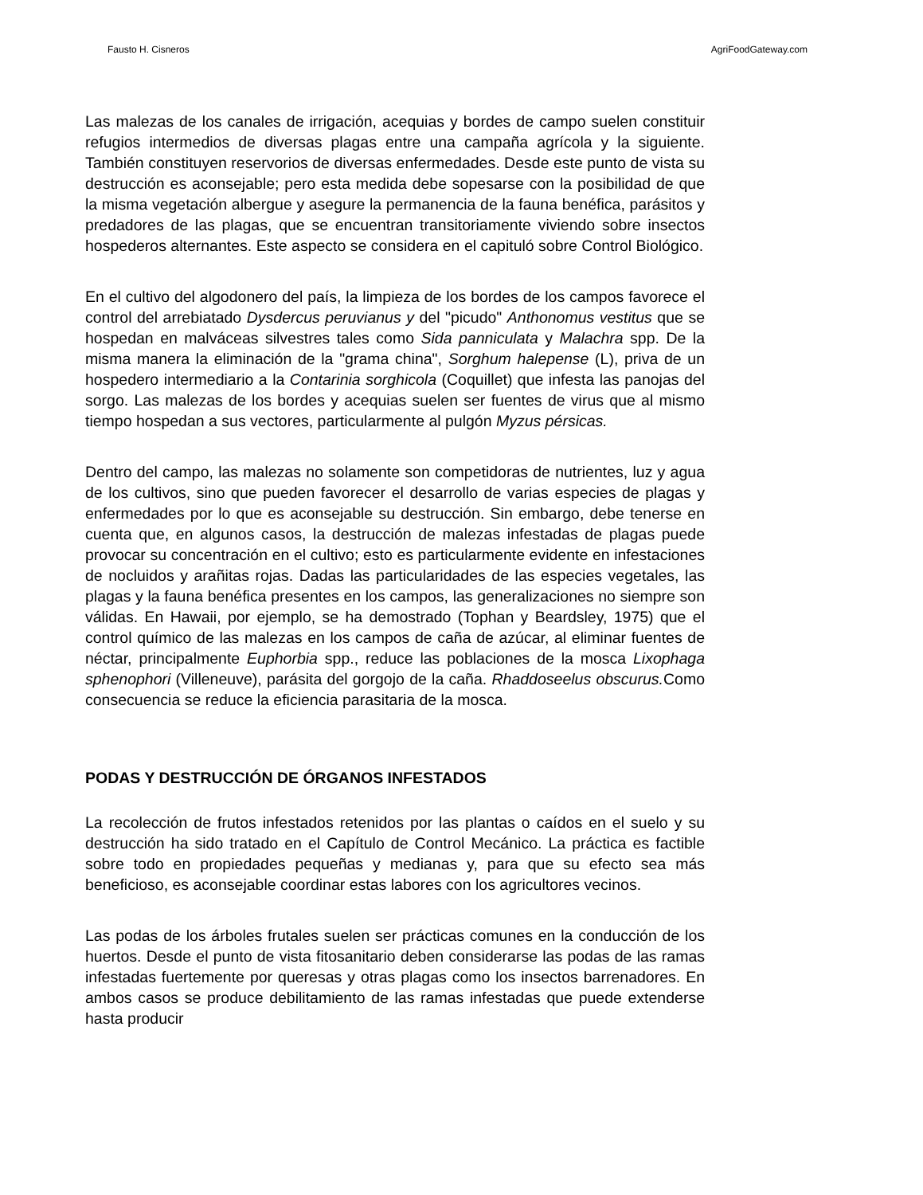Fausto H. Cisneros AgriFoodGateway.com
Las malezas de los canales de irrigación, acequias y bordes de campo suelen constituir refugios intermedios de diversas plagas entre una campaña agrícola y la siguiente. También constituyen reservorios de diversas enfermedades. Desde este punto de vista su destrucción es aconsejable; pero esta medida debe sopesarse con la posibilidad de que la misma vegetación albergue y asegure la permanencia de la fauna benéfica, parásitos y predadores de las plagas, que se encuentran transitoriamente viviendo sobre insectos hospederos alternantes. Este aspecto se considera en el capituló sobre Control Biológico.
En el cultivo del algodonero del país, la limpieza de los bordes de los campos favorece el control del arrebiatado Dysdercus peruvianus y del "picudo" Anthonomus vestitus que se hospedan en malváceas silvestres tales como Sida panniculata y Malachra spp. De la misma manera la eliminación de la "grama china", Sorghum halepense (L), priva de un hospedero intermediario a la Contarinia sorghicola (Coquillet) que infesta las panojas del sorgo. Las malezas de los bordes y acequias suelen ser fuentes de virus que al mismo tiempo hospedan a sus vectores, particularmente al pulgón Myzus pérsicas.
Dentro del campo, las malezas no solamente son competidoras de nutrientes, luz y agua de los cultivos, sino que pueden favorecer el desarrollo de varias especies de plagas y enfermedades por lo que es aconsejable su destrucción. Sin embargo, debe tenerse en cuenta que, en algunos casos, la destrucción de malezas infestadas de plagas puede provocar su concentración en el cultivo; esto es particularmente evidente en infestaciones de nocluidos y arañitas rojas. Dadas las particularidades de las especies vegetales, las plagas y la fauna benéfica presentes en los campos, las generalizaciones no siempre son válidas. En Hawaii, por ejemplo, se ha demostrado (Tophan y Beardsley, 1975) que el control químico de las malezas en los campos de caña de azúcar, al eliminar fuentes de néctar, principalmente Euphorbia spp., reduce las poblaciones de la mosca Lixophaga sphenophori (Villeneuve), parásita del gorgojo de la caña. Rhaddoseelus obscurus. Como consecuencia se reduce la eficiencia parasitaria de la mosca.
PODAS Y DESTRUCCIÓN DE ÓRGANOS INFESTADOS
La recolección de frutos infestados retenidos por las plantas o caídos en el suelo y su destrucción ha sido tratado en el Capítulo de Control Mecánico. La práctica es factible sobre todo en propiedades pequeñas y medianas y, para que su efecto sea más beneficioso, es aconsejable coordinar estas labores con los agricultores vecinos.
Las podas de los árboles frutales suelen ser prácticas comunes en la conducción de los huertos. Desde el punto de vista fitosanitario deben considerarse las podas de las ramas infestadas fuertemente por queresas y otras plagas como los insectos barrenadores. En ambos casos se produce debilitamiento de las ramas infestadas que puede extenderse hasta producir